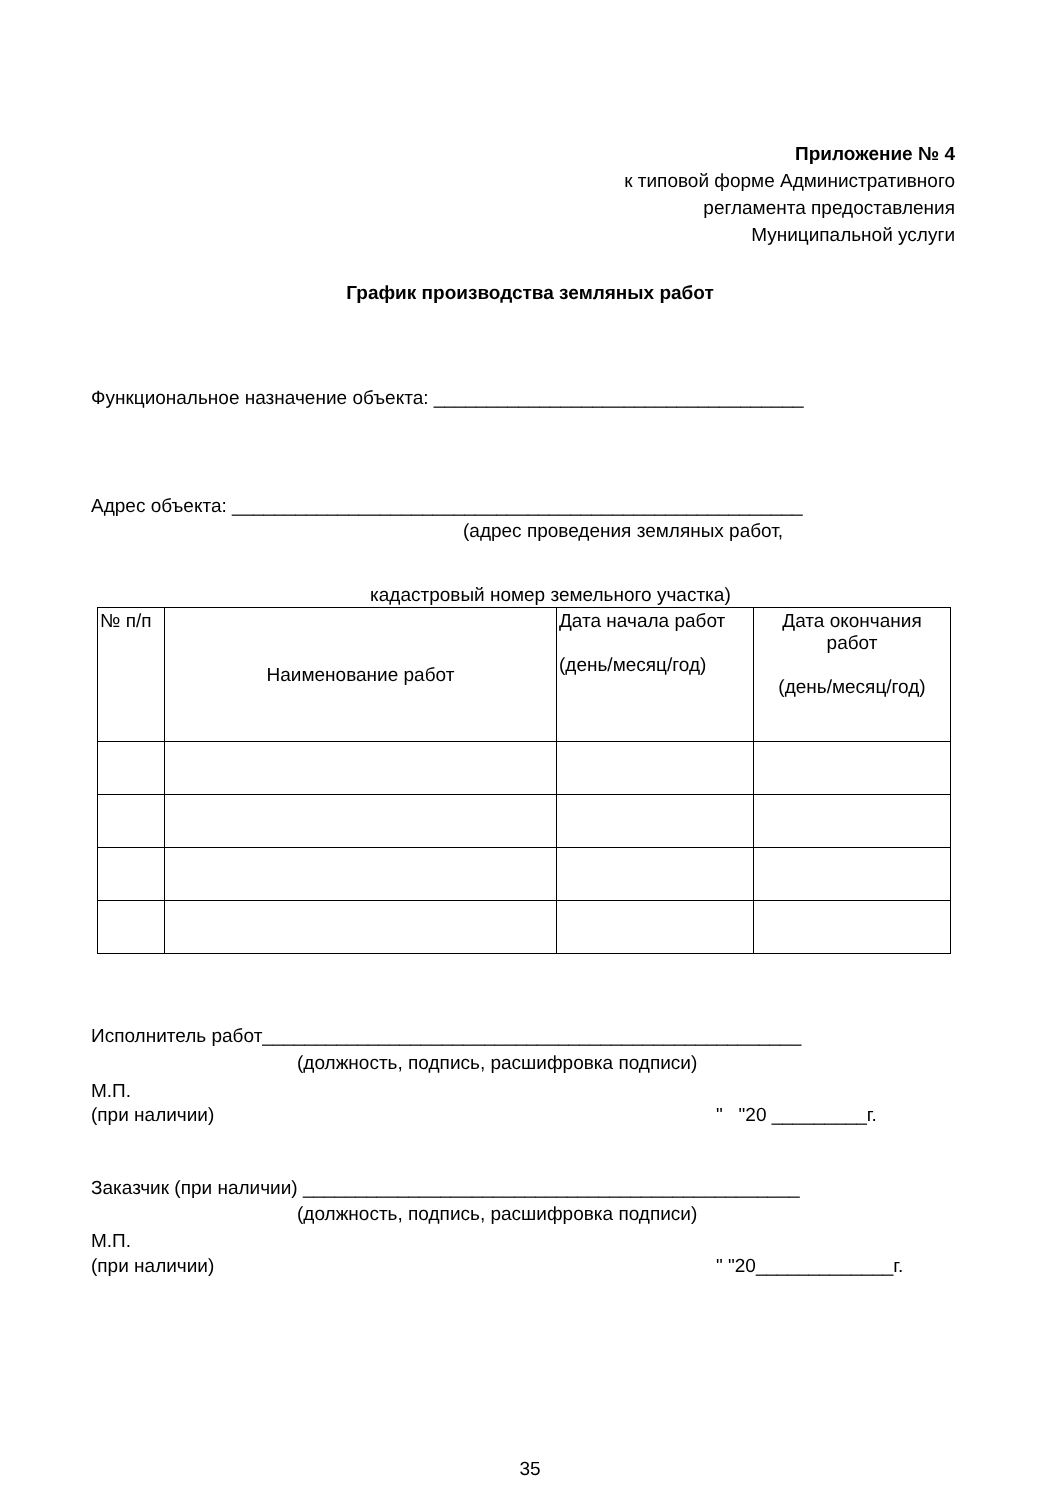Приложение № 4
к типовой форме Административного
регламента предоставления
Муниципальной услуги
График производства земляных работ
Функциональное назначение объекта: ___________________________________
Адрес объекта: ______________________________________________________
(адрес проведения земляных работ,
кадастровый номер земельного участка)
| № п/п | Наименование работ | Дата начала работ (день/месяц/год) | Дата окончания работ (день/месяц/год) |
| --- | --- | --- | --- |
Исполнитель работ___________________________________________________
(должность, подпись, расшифровка подписи)
М.П.
(при наличии)
" "20 _________г.
Заказчик (при наличии) _______________________________________________
(должность, подпись, расшифровка подписи)
М.П.
(при наличии)
" "20_____________г.
35